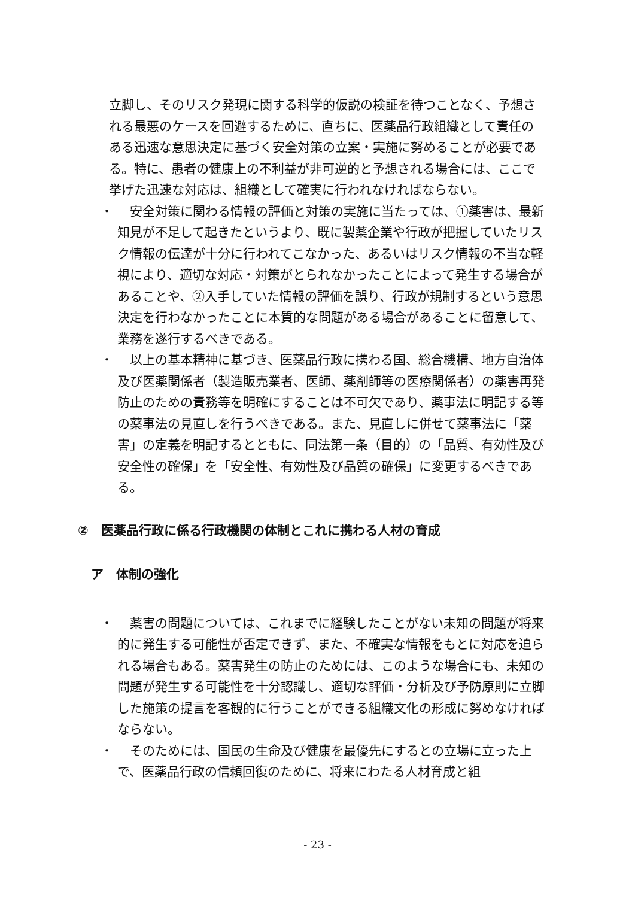立脚し、そのリスク発現に関する科学的仮説の検証を待つことなく、予想される最悪のケースを回避するために、直ちに、医薬品行政組織として責任のある迅速な意思決定に基づく安全対策の立案・実施に努めることが必要である。特に、患者の健康上の不利益が非可逆的と予想される場合には、ここで挙げた迅速な対応は、組織として確実に行われなければならない。
・　安全対策に関わる情報の評価と対策の実施に当たっては、①薬害は、最新知見が不足して起きたというより、既に製薬企業や行政が把握していたリスク情報の伝達が十分に行われてこなかった、あるいはリスク情報の不当な軽視により、適切な対応・対策がとられなかったことによって発生する場合があることや、②入手していた情報の評価を誤り、行政が規制するという意思決定を行わなかったことに本質的な問題がある場合があることに留意して、業務を遂行するべきである。
・　以上の基本精神に基づき、医薬品行政に携わる国、総合機構、地方自治体及び医薬関係者（製造販売業者、医師、薬剤師等の医療関係者）の薬害再発防止のための責務等を明確にすることは不可欠であり、薬事法に明記する等の薬事法の見直しを行うべきである。また、見直しに併せて薬事法に「薬害」の定義を明記するとともに、同法第一条（目的）の「品質、有効性及び安全性の確保」を「安全性、有効性及び品質の確保」に変更するべきである。
②　医薬品行政に係る行政機関の体制とこれに携わる人材の育成
ア　体制の強化
・　薬害の問題については、これまでに経験したことがない未知の問題が将来的に発生する可能性が否定できず、また、不確実な情報をもとに対応を迫られる場合もある。薬害発生の防止のためには、このような場合にも、未知の問題が発生する可能性を十分認識し、適切な評価・分析及び予防原則に立脚した施策の提言を客観的に行うことができる組織文化の形成に努めなければならない。
・　そのためには、国民の生命及び健康を最優先にするとの立場に立った上で、医薬品行政の信頼回復のために、将来にわたる人材育成と組
- 23 -